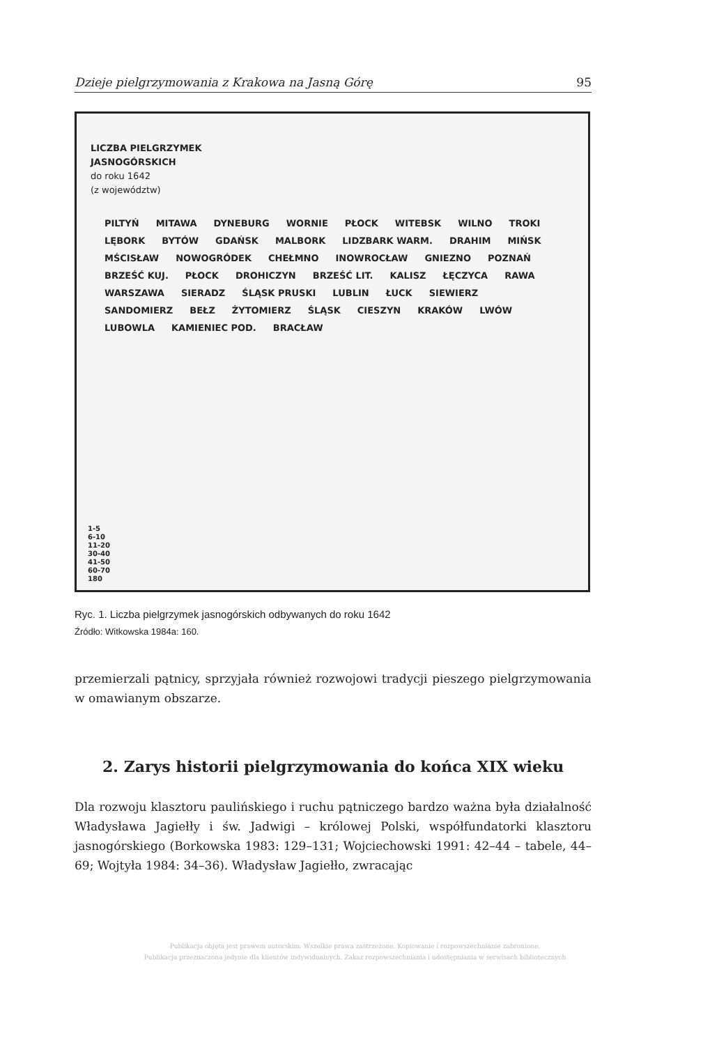Dzieje pielgrzymowania z Krakowa na Jasną Górę 95
LICZBA PIELGRZYMEK
JASNOGÓRSKICH
do roku 1642
(z województw)
PILTYŃ MITAWA DYNEBURG WORNIE PŁOCK WITEBSK WILNO TROKI LĘBORK BYTÓW GDAŃSK MALBORK LIDZBARK WARM. DRAHIM MIŃSK MŚCISŁAW NOWOGRÓDEK CHEŁMNO INOWROCŁAW GNIEZNO POZNAŃ BRZEŚĆ KUJ. PŁOCK DROHICZYN BRZEŚĆ LIT. KALISZ ŁĘCZYCA RAWA WARSZAWA SIERADZ ŚLĄSK PRUSKI LUBLIN ŁUCK SIEWIERZ SANDOMIERZ BEŁZ ŻYTOMIERZ ŚLĄSK CIESZYN KRAKÓW LWÓW LUBOWLA KAMIENIEC POD. BRACŁAW
1-5
6-10
11-20
30-40
41-50
60-70
180
Ryc. 1. Liczba pielgrzymek jasnogórskich odbywanych do roku 1642
Źródło: Witkowska 1984a: 160.
przemierzali pątnicy, sprzyjała również rozwojowi tradycji pieszego pielgrzymowania w omawianym obszarze.
2. Zarys historii pielgrzymowania do końca XIX wieku
Dla rozwoju klasztoru paulińskiego i ruchu pątniczego bardzo ważna była działalność Władysława Jagiełły i św. Jadwigi – królowej Polski, współfundatorki klasztoru jasnogórskiego (Borkowska 1983: 129–131; Wojciechowski 1991: 42–44 – tabele, 44–69; Wojtyła 1984: 34–36). Władysław Jagiełło, zwracając
Publikacja objęta jest prawem autorskim. Wszelkie prawa zastrzeżone. Kopiowanie i rozpowszechnianie zabronione.
Publikacja przeznaczona jedynie dla klientów indywidualnych. Zakaz rozpowszechniania i udostępniania w serwisach bibliotecznych